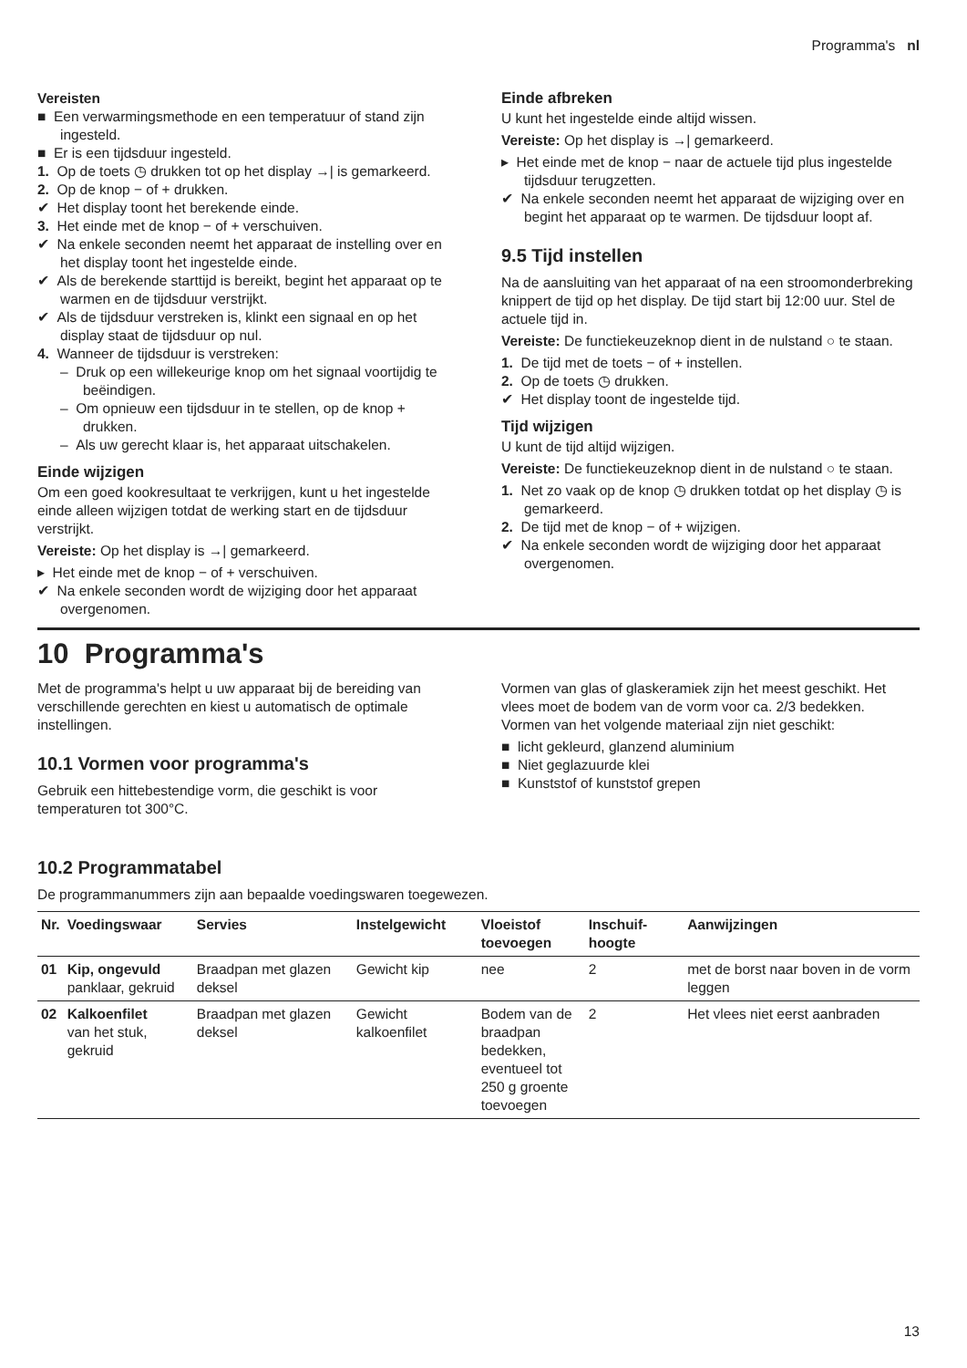Programma's nl
Vereisten
■ Een verwarmingsmethode en een temperatuur of stand zijn ingesteld.
■ Er is een tijdsduur ingesteld.
1. Op de toets ◷ drukken tot op het display →| is gemarkeerd.
2. Op de knop − of + drukken.
✔ Het display toont het berekende einde.
3. Het einde met de knop − of + verschuiven.
✔ Na enkele seconden neemt het apparaat de instelling over en het display toont het ingestelde einde.
✔ Als de berekende starttijd is bereikt, begint het apparaat op te warmen en de tijdsduur verstrijkt.
✔ Als de tijdsduur verstreken is, klinkt een signaal en op het display staat de tijdsduur op nul.
4. Wanneer de tijdsduur is verstreken:
– Druk op een willekeurige knop om het signaal voortijdig te beëindigen.
– Om opnieuw een tijdsduur in te stellen, op de knop + drukken.
– Als uw gerecht klaar is, het apparaat uitschakelen.
Einde wijzigen
Om een goed kookresultaat te verkrijgen, kunt u het ingestelde einde alleen wijzigen totdat de werking start en de tijdsduur verstrijkt.
Vereiste: Op het display is →| gemarkeerd.
▸ Het einde met de knop − of + verschuiven.
✔ Na enkele seconden wordt de wijziging door het apparaat overgenomen.
Einde afbreken
U kunt het ingestelde einde altijd wissen.
Vereiste: Op het display is →| gemarkeerd.
▸ Het einde met de knop − naar de actuele tijd plus ingestelde tijdsduur terugzetten.
✔ Na enkele seconden neemt het apparaat de wijziging over en begint het apparaat op te warmen. De tijdsduur loopt af.
9.5 Tijd instellen
Na de aansluiting van het apparaat of na een stroomonderbreking knippert de tijd op het display. De tijd start bij 12:00 uur. Stel de actuele tijd in.
Vereiste: De functiekeuzeknop dient in de nulstand ○ te staan.
1. De tijd met de toets − of + instellen.
2. Op de toets ◷ drukken.
✔ Het display toont de ingestelde tijd.
Tijd wijzigen
U kunt de tijd altijd wijzigen.
Vereiste: De functiekeuzeknop dient in de nulstand ○ te staan.
1. Net zo vaak op de knop ◷ drukken totdat op het display ◷ is gemarkeerd.
2. De tijd met de knop − of + wijzigen.
✔ Na enkele seconden wordt de wijziging door het apparaat overgenomen.
10 Programma's
Met de programma's helpt u uw apparaat bij de bereiding van verschillende gerechten en kiest u automatisch de optimale instellingen.
10.1 Vormen voor programma's
Gebruik een hittebestendige vorm, die geschikt is voor temperaturen tot 300°C.
Vormen van glas of glaskeramiek zijn het meest geschikt. Het vlees moet de bodem van de vorm voor ca. 2/3 bedekken.
Vormen van het volgende materiaal zijn niet geschikt:
■ licht gekleurd, glanzend aluminium
■ Niet geglazuurde klei
■ Kunststof of kunststof grepen
10.2 Programmatabel
De programmanummers zijn aan bepaalde voedingswaren toegewezen.
| Nr. | Voedingswaar | Servies | Instelgewicht | Vloeistof toevoegen | Inschuif­hoogte | Aanwijzingen |
| --- | --- | --- | --- | --- | --- | --- |
| 01 | Kip, ongevuld panklaar, gekruid | Braadpan met glazen deksel | Gewicht kip | nee | 2 | met de borst naar boven in de vorm leggen |
| 02 | Kalkoenfilet van het stuk, gekruid | Braadpan met glazen deksel | Gewicht kalkoenfilet | Bodem van de braadpan bedekken, eventueel tot 250 g groente toevoegen | 2 | Het vlees niet eerst aanbraden |
13